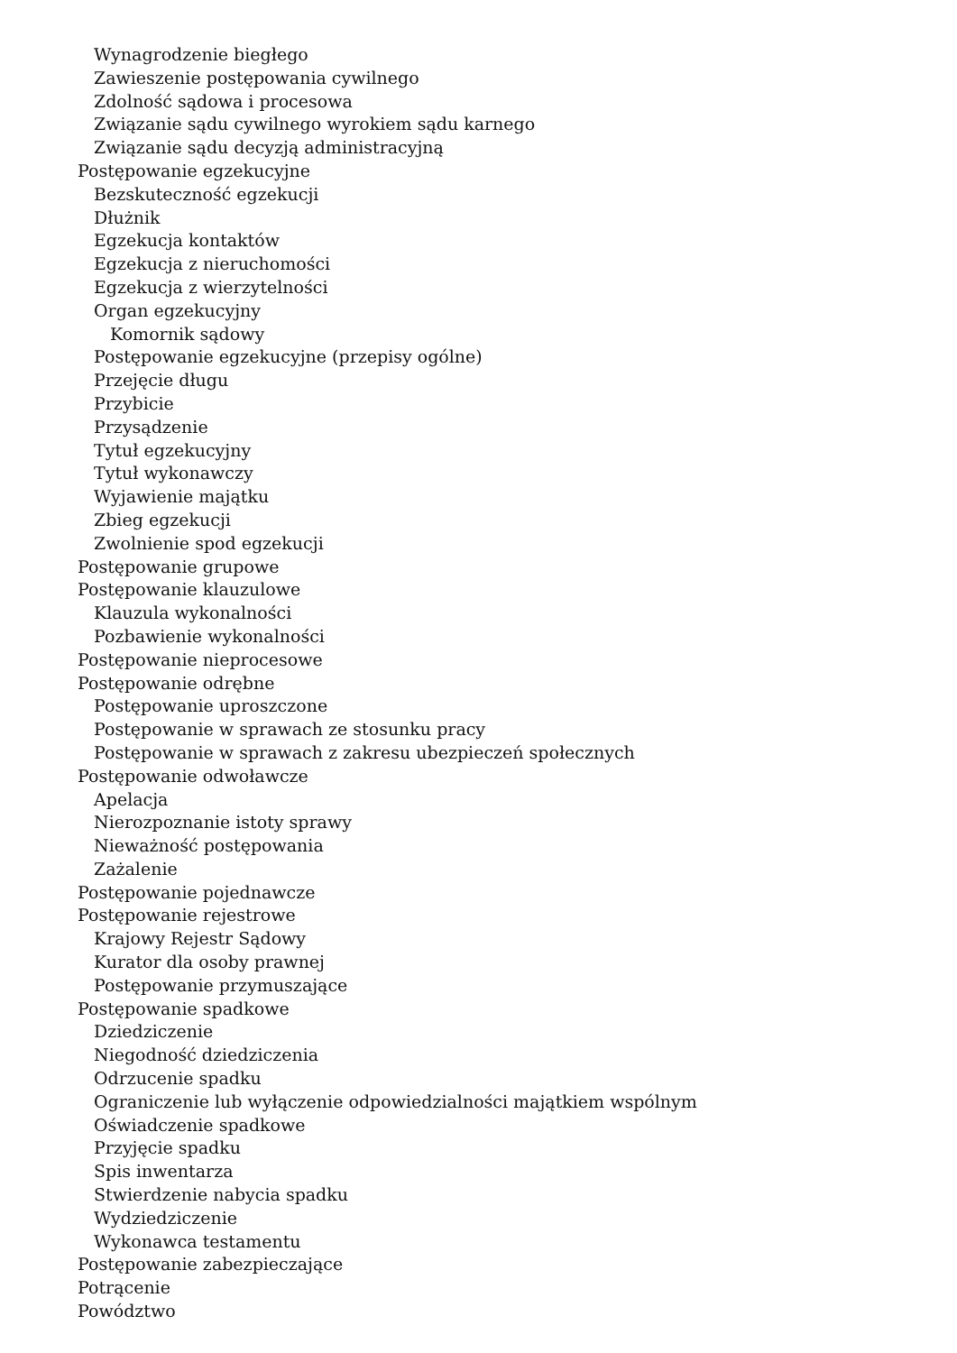Wynagrodzenie biegłego
Zawieszenie postępowania cywilnego
Zdolność sądowa i procesowa
Związanie sądu cywilnego wyrokiem sądu karnego
Związanie sądu decyzją administracyjną
Postępowanie egzekucyjne
Bezskuteczność egzekucji
Dłużnik
Egzekucja kontaktów
Egzekucja z nieruchomości
Egzekucja z wierzytelności
Organ egzekucyjny
Komornik sądowy
Postępowanie egzekucyjne (przepisy ogólne)
Przejęcie długu
Przybicie
Przysądzenie
Tytuł egzekucyjny
Tytuł wykonawczy
Wyjawienie majątku
Zbieg egzekucji
Zwolnienie spod egzekucji
Postępowanie grupowe
Postępowanie klauzulowe
Klauzula wykonalności
Pozbawienie wykonalności
Postępowanie nieprocesowe
Postępowanie odrębne
Postępowanie uproszczone
Postępowanie w sprawach ze stosunku pracy
Postępowanie w sprawach z zakresu ubezpieczeń społecznych
Postępowanie odwoławcze
Apelacja
Nierozpoznanie istoty sprawy
Nieważność postępowania
Zażalenie
Postępowanie pojednawcze
Postępowanie rejestrowe
Krajowy Rejestr Sądowy
Kurator dla osoby prawnej
Postępowanie przymuszające
Postępowanie spadkowe
Dziedziczenie
Niegodność dziedziczenia
Odrzucenie spadku
Ograniczenie lub wyłączenie odpowiedzialności majątkiem wspólnym
Oświadczenie spadkowe
Przyjęcie spadku
Spis inwentarza
Stwierdzenie nabycia spadku
Wydziedziczenie
Wykonawca testamentu
Postępowanie zabezpieczające
Potrącenie
Powództwo